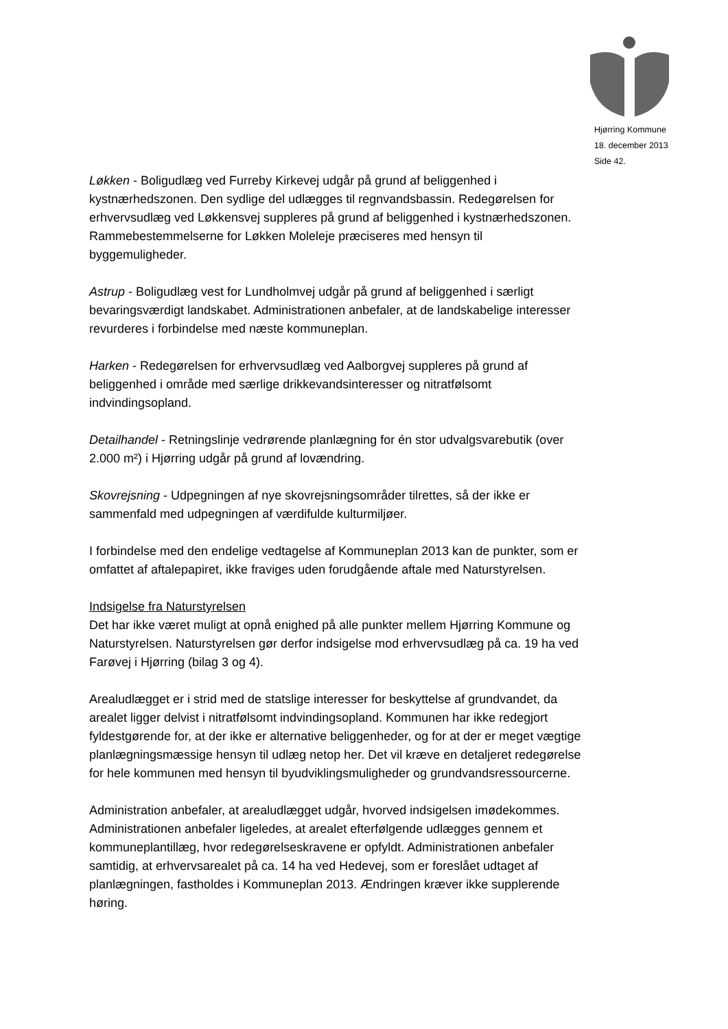Hjørring Kommune
18. december 2013
Side 42.
Løkken - Boligudlæg ved Furreby Kirkevej udgår på grund af beliggenhed i kystnærhedszonen. Den sydlige del udlægges til regnvandsbassin. Redegørelsen for erhvervsudlæg ved Løkkensvej suppleres på grund af beliggenhed i kystnærhedszonen. Rammebestemmelserne for Løkken Moleleje præciseres med hensyn til byggemuligheder.
Astrup - Boligudlæg vest for Lundholmvej udgår på grund af beliggenhed i særligt bevaringsværdigt landskabet. Administrationen anbefaler, at de landskabelige interesser revurderes i forbindelse med næste kommuneplan.
Harken - Redegørelsen for erhvervsudlæg ved Aalborgvej suppleres på grund af beliggenhed i område med særlige drikkevandsinteresser og nitratfølsomt indvindingsopland.
Detailhandel - Retningslinje vedrørende planlægning for én stor udvalgsvarebutik (over 2.000 m²) i Hjørring udgår på grund af lovændring.
Skovrejsning - Udpegningen af nye skovrejsningsområder tilrettes, så der ikke er sammenfald med udpegningen af værdifulde kulturmiljøer.
I forbindelse med den endelige vedtagelse af Kommuneplan 2013 kan de punkter, som er omfattet af aftalepapiret, ikke fraviges uden forudgående aftale med Naturstyrelsen.
Indsigelse fra Naturstyrelsen
Det har ikke været muligt at opnå enighed på alle punkter mellem Hjørring Kommune og Naturstyrelsen. Naturstyrelsen gør derfor indsigelse mod erhvervsudlæg på ca. 19 ha ved Farøvej i Hjørring (bilag 3 og 4).
Arealudlægget er i strid med de statslige interesser for beskyttelse af grundvandet, da arealet ligger delvist i nitratfølsomt indvindingsopland. Kommunen har ikke redegjort fyldestgørende for, at der ikke er alternative beliggenheder, og for at der er meget vægtige planlægningsmæssige hensyn til udlæg netop her. Det vil kræve en detaljeret redegørelse for hele kommunen med hensyn til byudviklingsmuligheder og grundvandsressourcerne.
Administration anbefaler, at arealudlægget udgår, hvorved indsigelsen imødekommes. Administrationen anbefaler ligeledes, at arealet efterfølgende udlægges gennem et kommuneplantillæg, hvor redegørelseskravene er opfyldt. Administrationen anbefaler samtidig, at erhvervsarealet på ca. 14 ha ved Hedevej, som er foreslået udtaget af planlægningen, fastholdes i Kommuneplan 2013. Ændringen kræver ikke supplerende høring.